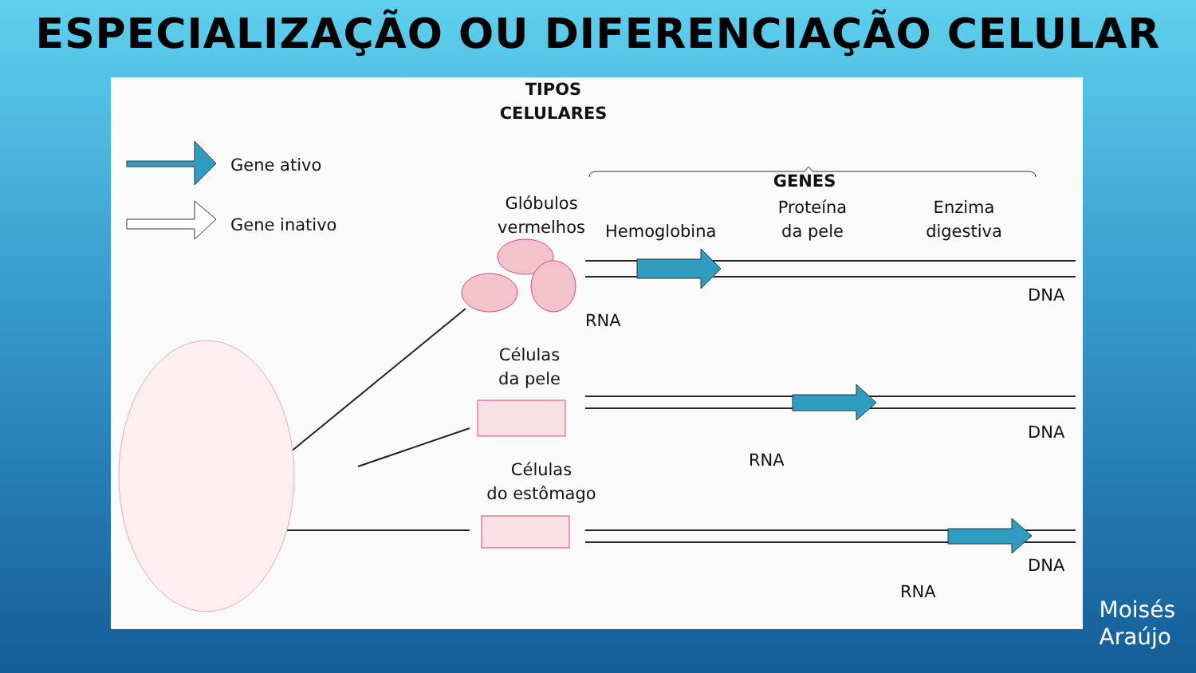ESPECIALIZAÇÃO OU DIFERENCIAÇÃO CELULAR
TIPOS
CELULARES
GENES
Gene ativo
Gene inativo
Glóbulos
vermelhos
Hemoglobina
Proteína
da pele
Enzima
digestiva
DNA
RNA
Células
da pele
DNA
RNA
Células
do estômago
DNA
RNA
Moisés
Araújo